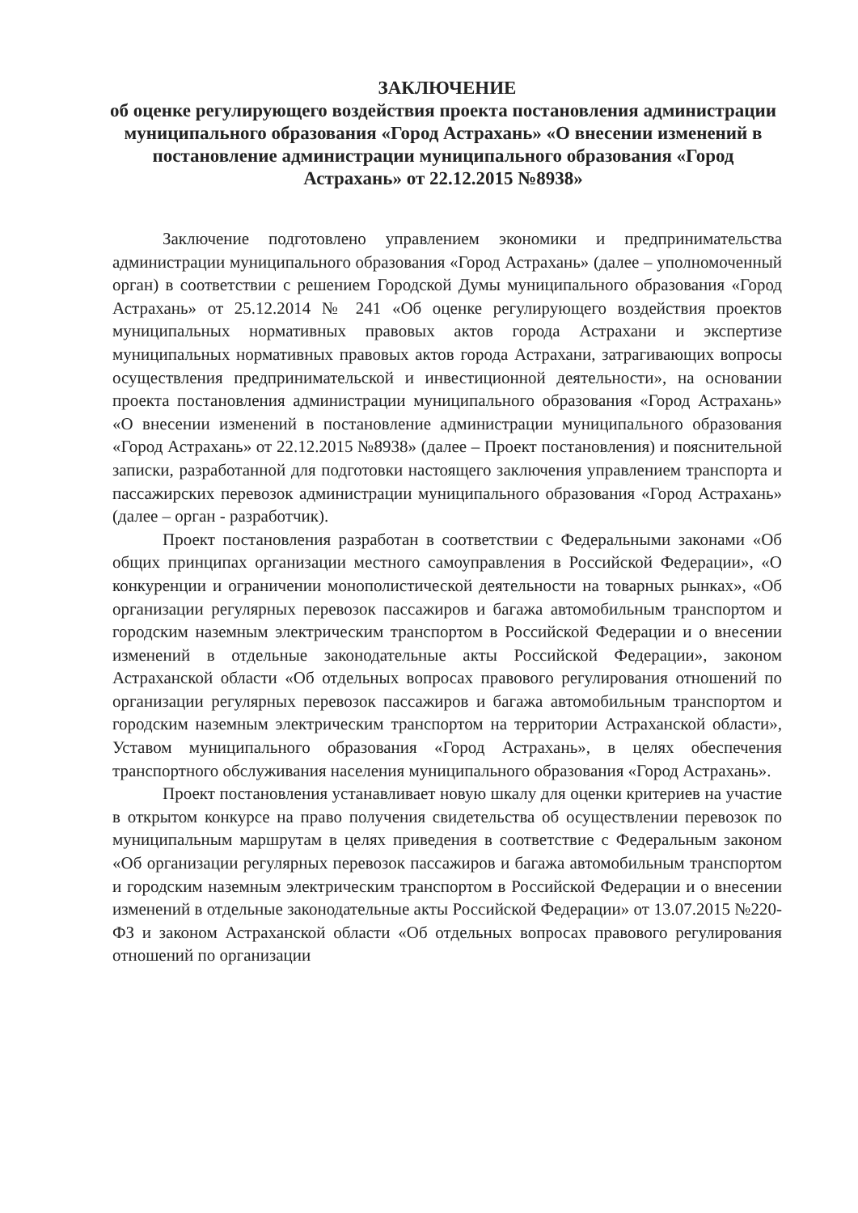ЗАКЛЮЧЕНИЕ
об оценке регулирующего воздействия проекта постановления администрации муниципального образования «Город Астрахань» «О внесении изменений в постановление администрации муниципального образования «Город Астрахань» от 22.12.2015 №8938»
Заключение подготовлено управлением экономики и предпринимательства администрации муниципального образования «Город Астрахань» (далее – уполномоченный орган) в соответствии с решением Городской Думы муниципального образования «Город Астрахань» от 25.12.2014 № 241 «Об оценке регулирующего воздействия проектов муниципальных нормативных правовых актов города Астрахани и экспертизе муниципальных нормативных правовых актов города Астрахани, затрагивающих вопросы осуществления предпринимательской и инвестиционной деятельности», на основании проекта постановления администрации муниципального образования «Город Астрахань» «О внесении изменений в постановление администрации муниципального образования «Город Астрахань» от 22.12.2015 №8938» (далее – Проект постановления) и пояснительной записки, разработанной для подготовки настоящего заключения управлением транспорта и пассажирских перевозок администрации муниципального образования «Город Астрахань» (далее – орган - разработчик).
Проект постановления разработан в соответствии с Федеральными законами «Об общих принципах организации местного самоуправления в Российской Федерации», «О конкуренции и ограничении монополистической деятельности на товарных рынках», «Об организации регулярных перевозок пассажиров и багажа автомобильным транспортом и городским наземным электрическим транспортом в Российской Федерации и о внесении изменений в отдельные законодательные акты Российской Федерации», законом Астраханской области «Об отдельных вопросах правового регулирования отношений по организации регулярных перевозок пассажиров и багажа автомобильным транспортом и городским наземным электрическим транспортом на территории Астраханской области», Уставом муниципального образования «Город Астрахань», в целях обеспечения транспортного обслуживания населения муниципального образования «Город Астрахань».
Проект постановления устанавливает новую шкалу для оценки критериев на участие в открытом конкурсе на право получения свидетельства об осуществлении перевозок по муниципальным маршрутам в целях приведения в соответствие с Федеральным законом «Об организации регулярных перевозок пассажиров и багажа автомобильным транспортом и городским наземным электрическим транспортом в Российской Федерации и о внесении изменений в отдельные законодательные акты Российской Федерации» от 13.07.2015 №220-ФЗ и законом Астраханской области «Об отдельных вопросах правового регулирования отношений по организации